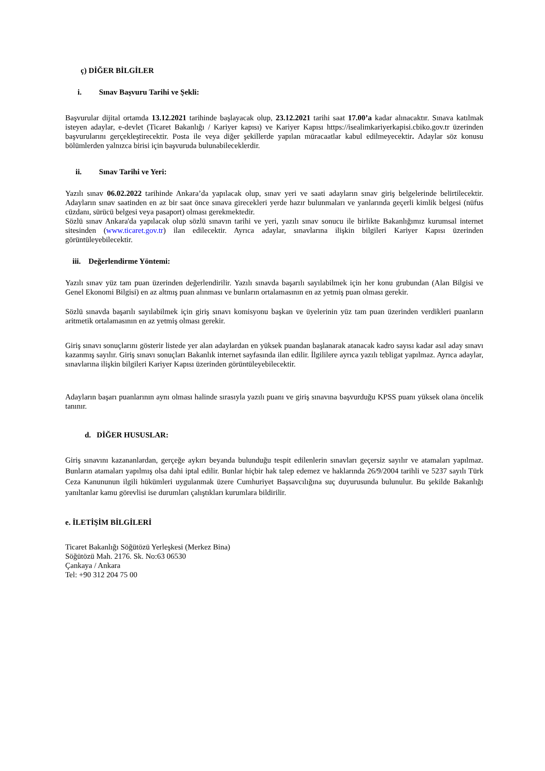ç) DİĞER BİLGİLER
i. Sınav Başvuru Tarihi ve Şekli:
Başvurular dijital ortamda 13.12.2021 tarihinde başlayacak olup, 23.12.2021 tarihi saat 17.00’a kadar alınacaktır. Sınava katılmak isteyen adaylar, e-devlet (Ticaret Bakanlığı / Kariyer kapısı) ve Kariyer Kapısı https://isealimkariyerkapisi.cbiko.gov.tr üzerinden başvurularını gerçekleştirecektir. Posta ile veya diğer şekillerde yapılan müracaatlar kabul edilmeyecektir. Adaylar söz konusu bölümlerden yalnızca birisi için başvuruda bulunabileceklerdir.
ii. Sınav Tarihi ve Yeri:
Yazılı sınav 06.02.2022 tarihinde Ankara’da yapılacak olup, sınav yeri ve saati adayların sınav giriş belgelerinde belirtilecektir. Adayların sınav saatinden en az bir saat önce sınava girecekleri yerde hazır bulunmaları ve yanlarında geçerli kimlik belgesi (nüfus cüzdanı, sürücü belgesi veya pasaport) olması gerekmektedir.
Sözlü sınav Ankara'da yapılacak olup sözlü sınavın tarihi ve yeri, yazılı sınav sonucu ile birlikte Bakanlığımız kurumsal internet sitesinden (www.ticaret.gov.tr) ilan edilecektir. Ayrıca adaylar, sınavlarına ilişkin bilgileri Kariyer Kapısı üzerinden görüntüleyebilecektir.
iii. Değerlendirme Yöntemi:
Yazılı sınav yüz tam puan üzerinden değerlendirilir. Yazılı sınavda başarılı sayılabilmek için her konu grubundan (Alan Bilgisi ve Genel Ekonomi Bilgisi) en az altmış puan alınması ve bunların ortalamasının en az yetmiş puan olması gerekir.
Sözlü sınavda başarılı sayılabilmek için giriş sınavı komisyonu başkan ve üyelerinin yüz tam puan üzerinden verdikleri puanların aritmetik ortalamasının en az yetmiş olması gerekir.
Giriş sınavı sonuçlarını gösterir listede yer alan adaylardan en yüksek puandan başlanarak atanacak kadro sayısı kadar asıl aday sınavı kazanmış sayılır. Giriş sınavı sonuçları Bakanlık internet sayfasında ilan edilir. İlgililere ayrıca yazılı tebligat yapılmaz. Ayrıca adaylar, sınavlarına ilişkin bilgileri Kariyer Kapısı üzerinden görüntüleyebilecektir.
Adayların başarı puanlarının aynı olması halinde sırasıyla yazılı puanı ve giriş sınavına başvurduğu KPSS puanı yüksek olana öncelik tanınır.
d. DİĞER HUSUSLAR:
Giriş sınavını kazananlardan, gerçeğe aykırı beyanda bulunduğu tespit edilenlerin sınavları geçersiz sayılır ve atamaları yapılmaz. Bunların atamaları yapılmış olsa dahi iptal edilir. Bunlar hiçbir hak talep edemez ve haklarında 26/9/2004 tarihli ve 5237 sayılı Türk Ceza Kanununun ilgili hükümleri uygulanmak üzere Cumhuriyet Başsavcılığına suç duyurusunda bulunulur. Bu şekilde Bakanlığı yanıltanlar kamu görevlisi ise durumları çalıştıkları kurumlara bildirilir.
e. İLETİŞİM BİLGİLERİ
Ticaret Bakanlığı Söğütözü Yerleşkesi (Merkez Bina)
Söğütözü Mah. 2176. Sk. No:63 06530
Çankaya / Ankara
Tel: +90 312 204 75 00